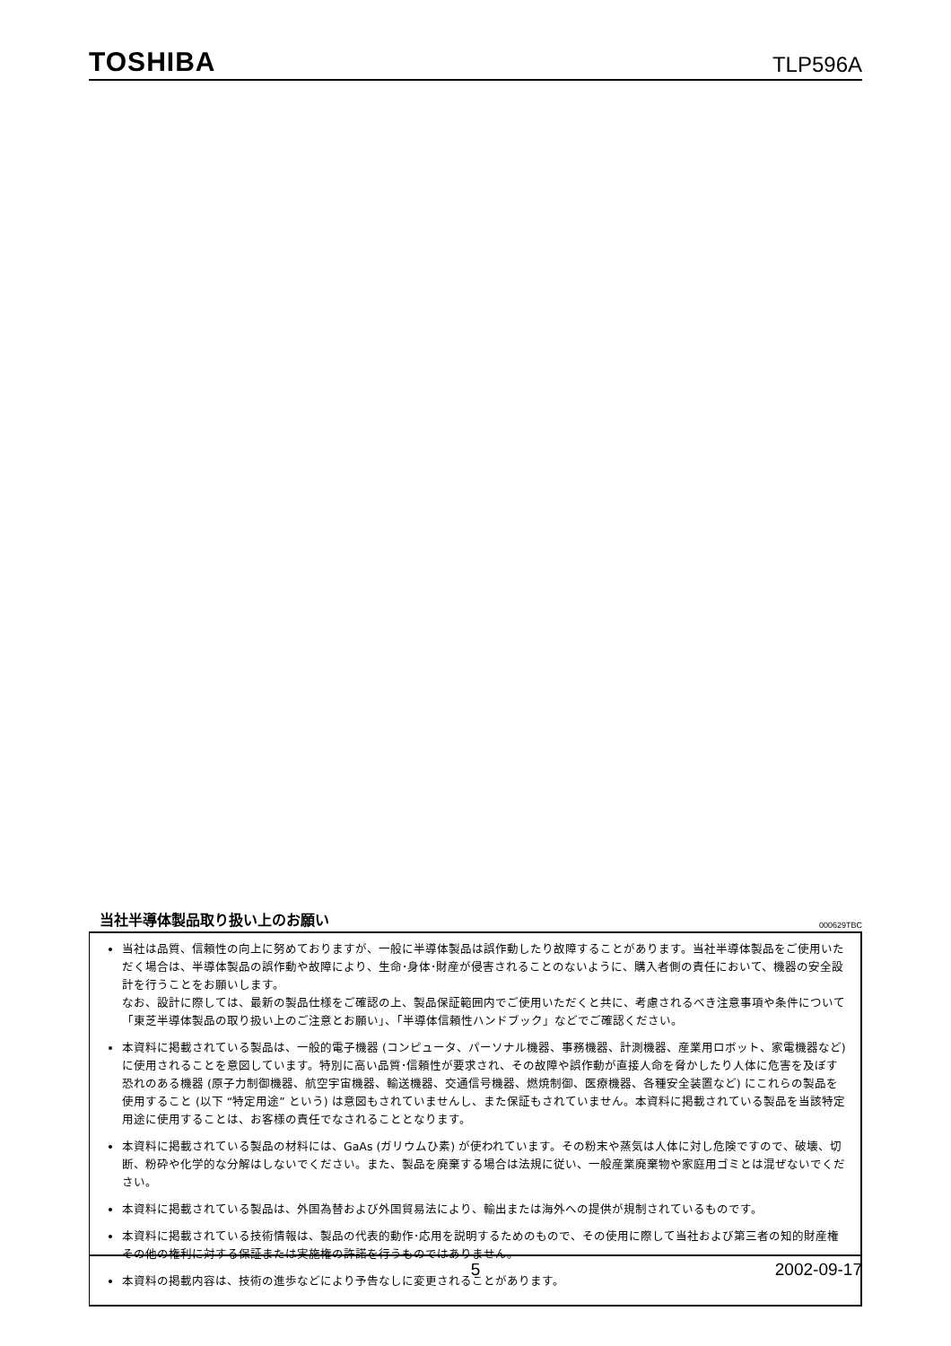TOSHIBA TLP596A
当社半導体製品取り扱い上のお願い
000629TBC
当社は品質、信頼性の向上に努めておりますが、一般に半導体製品は誤作動したり故障することがあります。当社半導体製品をご使用いただく場合は、半導体製品の誤作動や故障により、生命･身体･財産が侵害されることのないように、購入者側の責任において、機器の安全設計を行うことをお願いします。
なお、設計に際しては、最新の製品仕様をご確認の上、製品保証範囲内でご使用いただくと共に、考慮されるべき注意事項や条件について「東芝半導体製品の取り扱い上のご注意とお願い」、「半導体信頼性ハンドブック」などでご確認ください。
本資料に掲載されている製品は、一般的電子機器 (コンピュータ、パーソナル機器、事務機器、計測機器、産業用ロボット、家電機器など) に使用されることを意図しています。特別に高い品質･信頼性が要求され、その故障や誤作動が直接人命を脅かしたり人体に危害を及ぼす恐れのある機器 (原子力制御機器、航空宇宙機器、輸送機器、交通信号機器、燃焼制御、医療機器、各種安全装置など) にこれらの製品を使用すること (以下 “特定用途” という) は意図もされていませんし、また保証もされていません。本資料に掲載されている製品を当該特定用途に使用することは、お客様の責任でなされることとなります。
本資料に掲載されている製品の材料には、GaAs (ガリウムひ素) が使われています。その粉末や蒸気は人体に対し危険ですので、破壊、切断、粉砕や化学的な分解はしないでください。また、製品を廃棄する場合は法規に従い、一般産業廃棄物や家庭用ゴミとは混ぜないでください。
本資料に掲載されている製品は、外国為替および外国貿易法により、輸出または海外への提供が規制されているものです。
本資料に掲載されている技術情報は、製品の代表的動作･応用を説明するためのもので、その使用に際して当社および第三者の知的財産権その他の権利に対する保証または実施権の許諾を行うものではありません。
本資料の掲載内容は、技術の進歩などにより予告なしに変更されることがあります。
5 2002-09-17